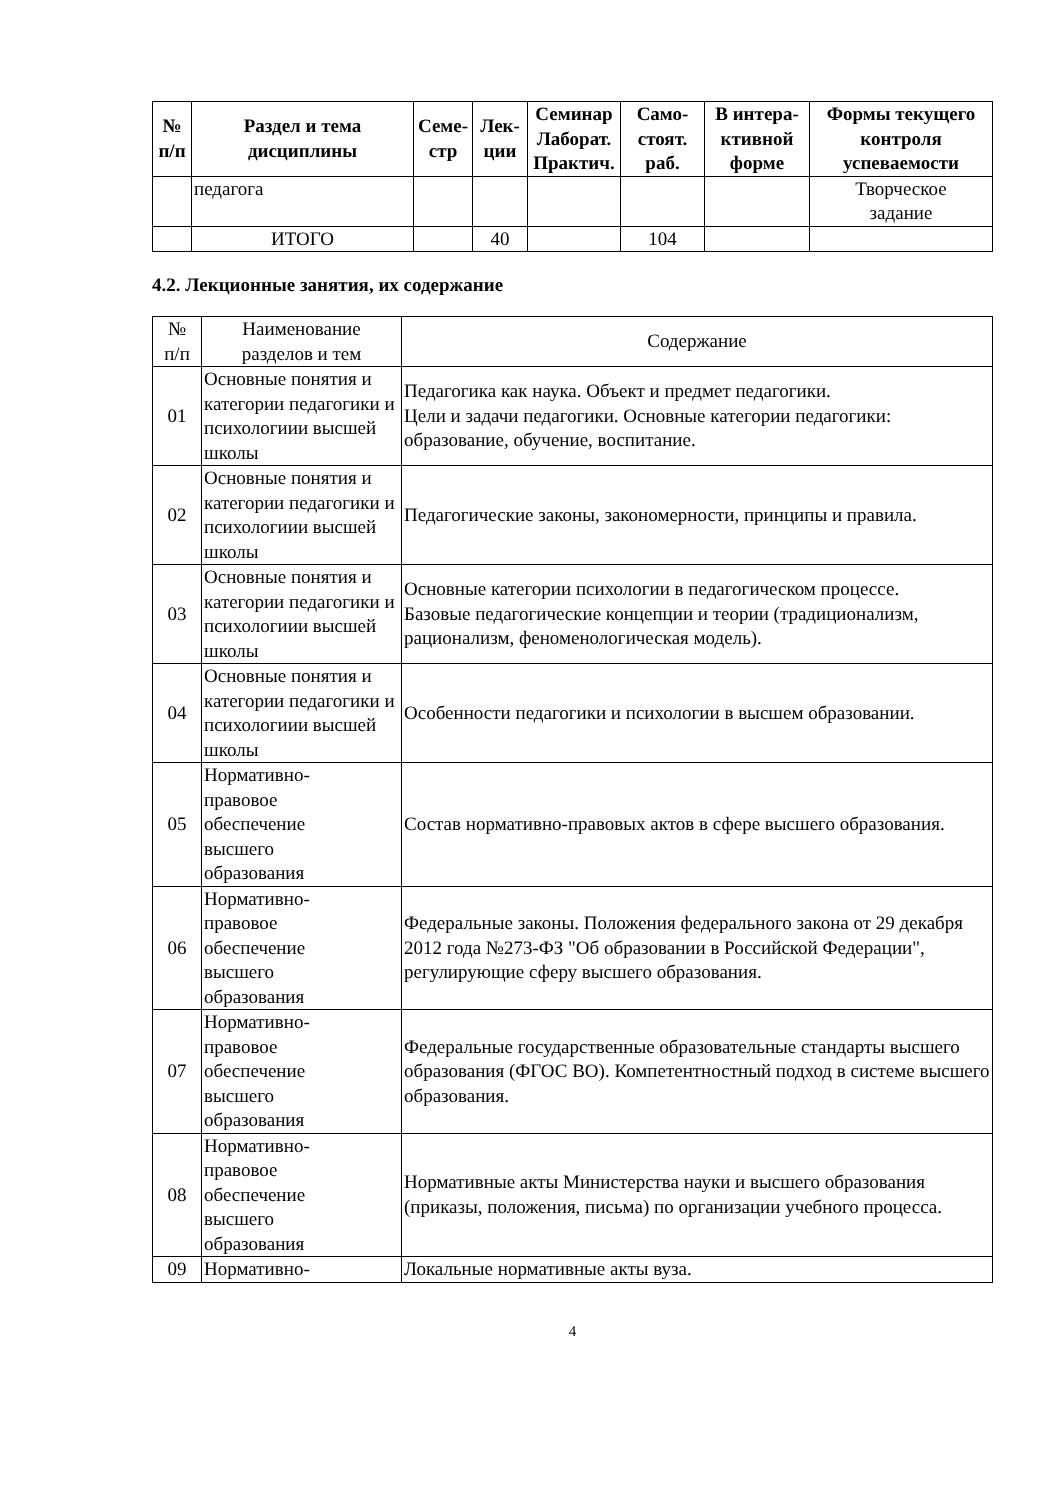| № п/п | Раздел и тема дисциплины | Семе- стр | Лек- ции | Семинар Лаборат. Практич. | Само- стоят. раб. | В интера- ктивной форме | Формы текущего контроля успеваемости |
| --- | --- | --- | --- | --- | --- | --- | --- |
| | педагога | | | | | | Творческое задание |
| | ИТОГО | | 40 | | 104 | | |
4.2. Лекционные занятия, их содержание
| № п/п | Наименование разделов и тем | Содержание |
| 01 | Основные понятия и категории педагогики и психологиии высшей школы | Педагогика как наука. Объект и предмет педагогики. Цели и задачи педагогики. Основные категории педагогики: образование, обучение, воспитание. |
| 02 | Основные понятия и категории педагогики и психологиии высшей школы | Педагогические законы, закономерности, принципы и правила. |
| 03 | Основные понятия и категории педагогики и психологиии высшей школы | Основные категории психологии в педагогическом процессе. Базовые педагогические концепции и теории (традиционализм, рационализм, феноменологическая модель). |
| 04 | Основные понятия и категории педагогики и психологиии высшей школы | Особенности педагогики и психологии в высшем образовании. |
| 05 | Нормативно- правовое обеспечение высшего образования | Состав нормативно-правовых актов в сфере высшего образования. |
| 06 | Нормативно- правовое обеспечение высшего образования | Федеральные законы. Положения федерального закона от 29 декабря 2012 года №273-ФЗ "Об образовании в Российской Федерации", регулирующие сферу высшего образования. |
| 07 | Нормативно- правовое обеспечение высшего образования | Федеральные государственные образовательные стандарты высшего образования (ФГОС ВО). Компетентностный подход в системе высшего образования. |
| 08 | Нормативно- правовое обеспечение высшего образования | Нормативные акты Министерства науки и высшего образования (приказы, положения, письма) по организации учебного процесса. |
| 09 | Нормативно- | Локальные нормативные акты вуза. |
4